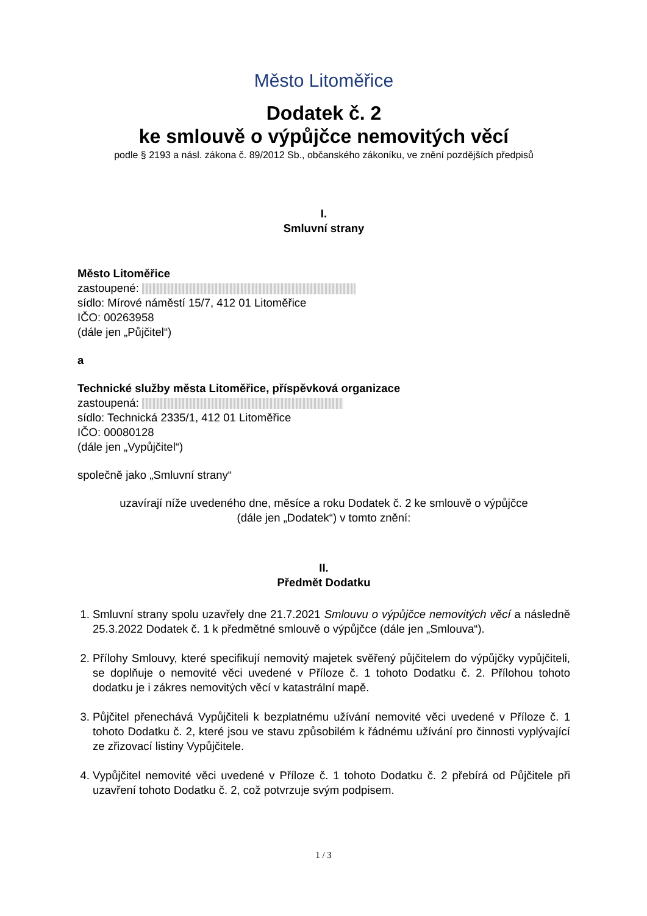Město Litoměřice
Dodatek č. 2
ke smlouvě o výpůjčce nemovitých věcí
podle § 2193 a násl. zákona č. 89/2012 Sb., občanského zákoníku, ve znění pozdějších předpisů
I.
Smluvní strany
Město Litoměřice
zastoupené:
sídlo: Mírové náměstí 15/7, 412 01 Litoměřice
IČO: 00263958
(dále jen „Půjčitel“)
a
Technické služby města Litoměřice, příspěvková organizace
zastoupená:
sídlo: Technická 2335/1, 412 01 Litoměřice
IČO: 00080128
(dále jen „Vypůjčitel“)
společně jako „Smluvní strany“
uzavírají níže uvedeného dne, měsíce a roku Dodatek č. 2 ke smlouvě o výpůjčce
(dále jen „Dodatek“) v tomto znění:
II.
Předmět Dodatku
1. Smluvní strany spolu uzavřely dne 21.7.2021 Smlouvu o výpůjčce nemovitých věcí a následně 25.3.2022 Dodatek č. 1 k předmětné smlouvě o výpůjčce (dále jen „Smlouva“).
2. Přílohy Smlouvy, které specifikují nemovitý majetek svěřený půjčitelem do výpůjčky vypůjčiteli, se doplňuje o nemovité věci uvedené v Příloze č. 1 tohoto Dodatku č. 2. Přílohou tohoto dodatku je i zákres nemovitých věcí v katastrální mapě.
3. Půjčitel přenechává Vypůjčiteli k bezplatnému užívání nemovité věci uvedené v Příloze č. 1 tohoto Dodatku č. 2, které jsou ve stavu způsobilém k řádnému užívání pro činnosti vyplývající ze zřizovací listiny Vypůjčitele.
4. Vypůjčitel nemovité věci uvedené v Příloze č. 1 tohoto Dodatku č. 2 přebírá od Půjčitele při uzavření tohoto Dodatku č. 2, což potvrzuje svým podpisem.
1 / 3